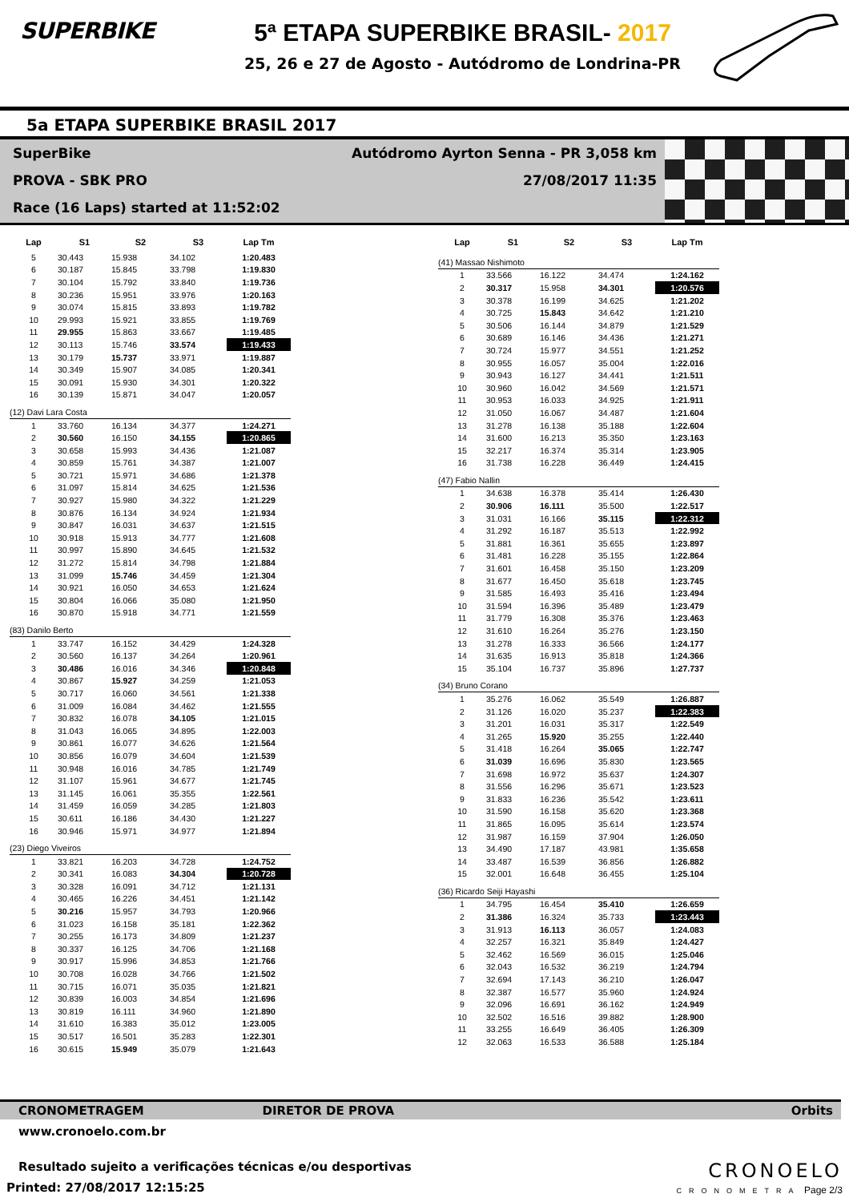SUPERBIKE 5ª ETAPA SUPERBIKE BRASIL- 2017
25, 26 e 27 de Agosto - Autódromo de Londrina-PR
5a ETAPA SUPERBIKE BRASIL 2017
SuperBike Autódromo Ayrton Senna - PR 3,058 km
PROVA - SBK PRO 27/08/2017 11:35
Race (16 Laps) started at 11:52:02
| Lap | S1 | S2 | S3 | Lap Tm |
| --- | --- | --- | --- | --- |
| 5 | 30.443 | 15.938 | 34.102 | 1:20.483 |
| 6 | 30.187 | 15.845 | 33.798 | 1:19.830 |
| 7 | 30.104 | 15.792 | 33.840 | 1:19.736 |
| 8 | 30.236 | 15.951 | 33.976 | 1:20.163 |
| 9 | 30.074 | 15.815 | 33.893 | 1:19.782 |
| 10 | 29.993 | 15.921 | 33.855 | 1:19.769 |
| 11 | 29.955 | 15.863 | 33.667 | 1:19.485 |
| 12 | 30.113 | 15.746 | 33.574 | 1:19.433 |
| 13 | 30.179 | 15.737 | 33.971 | 1:19.887 |
| 14 | 30.349 | 15.907 | 34.085 | 1:20.341 |
| 15 | 30.091 | 15.930 | 34.301 | 1:20.322 |
| 16 | 30.139 | 15.871 | 34.047 | 1:20.057 |
| (12) Davi Lara Costa | | | | |
| 1 | 33.760 | 16.134 | 34.377 | 1:24.271 |
| 2 | 30.560 | 16.150 | 34.155 | 1:20.865 |
| 3 | 30.658 | 15.993 | 34.436 | 1:21.087 |
| 4 | 30.859 | 15.761 | 34.387 | 1:21.007 |
| 5 | 30.721 | 15.971 | 34.686 | 1:21.378 |
| 6 | 31.097 | 15.814 | 34.625 | 1:21.536 |
| 7 | 30.927 | 15.980 | 34.322 | 1:21.229 |
| 8 | 30.876 | 16.134 | 34.924 | 1:21.934 |
| 9 | 30.847 | 16.031 | 34.637 | 1:21.515 |
| 10 | 30.918 | 15.913 | 34.777 | 1:21.608 |
| 11 | 30.997 | 15.890 | 34.645 | 1:21.532 |
| 12 | 31.272 | 15.814 | 34.798 | 1:21.884 |
| 13 | 31.099 | 15.746 | 34.459 | 1:21.304 |
| 14 | 30.921 | 16.050 | 34.653 | 1:21.624 |
| 15 | 30.804 | 16.066 | 35.080 | 1:21.950 |
| 16 | 30.870 | 15.918 | 34.771 | 1:21.559 |
| (83) Danilo Berto | | | | |
| 1 | 33.747 | 16.152 | 34.429 | 1:24.328 |
| 2 | 30.560 | 16.137 | 34.264 | 1:20.961 |
| 3 | 30.486 | 16.016 | 34.346 | 1:20.848 |
| 4 | 30.867 | 15.927 | 34.259 | 1:21.053 |
| 5 | 30.717 | 16.060 | 34.561 | 1:21.338 |
| 6 | 31.009 | 16.084 | 34.462 | 1:21.555 |
| 7 | 30.832 | 16.078 | 34.105 | 1:21.015 |
| 8 | 31.043 | 16.065 | 34.895 | 1:22.003 |
| 9 | 30.861 | 16.077 | 34.626 | 1:21.564 |
| 10 | 30.856 | 16.079 | 34.604 | 1:21.539 |
| 11 | 30.948 | 16.016 | 34.785 | 1:21.749 |
| 12 | 31.107 | 15.961 | 34.677 | 1:21.745 |
| 13 | 31.145 | 16.061 | 35.355 | 1:22.561 |
| 14 | 31.459 | 16.059 | 34.285 | 1:21.803 |
| 15 | 30.611 | 16.186 | 34.430 | 1:21.227 |
| 16 | 30.946 | 15.971 | 34.977 | 1:21.894 |
| (23) Diego Viveiros | | | | |
| 1 | 33.821 | 16.203 | 34.728 | 1:24.752 |
| 2 | 30.341 | 16.083 | 34.304 | 1:20.728 |
| 3 | 30.328 | 16.091 | 34.712 | 1:21.131 |
| 4 | 30.465 | 16.226 | 34.451 | 1:21.142 |
| 5 | 30.216 | 15.957 | 34.793 | 1:20.966 |
| 6 | 31.023 | 16.158 | 35.181 | 1:22.362 |
| 7 | 30.255 | 16.173 | 34.809 | 1:21.237 |
| 8 | 30.337 | 16.125 | 34.706 | 1:21.168 |
| 9 | 30.917 | 15.996 | 34.853 | 1:21.766 |
| 10 | 30.708 | 16.028 | 34.766 | 1:21.502 |
| 11 | 30.715 | 16.071 | 35.035 | 1:21.821 |
| 12 | 30.839 | 16.003 | 34.854 | 1:21.696 |
| 13 | 30.819 | 16.111 | 34.960 | 1:21.890 |
| 14 | 31.610 | 16.383 | 35.012 | 1:23.005 |
| 15 | 30.517 | 16.501 | 35.283 | 1:22.301 |
| 16 | 30.615 | 15.949 | 35.079 | 1:21.643 |
| Lap | S1 | S2 | S3 | Lap Tm |
| --- | --- | --- | --- | --- |
| (41) Massao Nishimoto | | | | |
| 1 | 33.566 | 16.122 | 34.474 | 1:24.162 |
| 2 | 30.317 | 15.958 | 34.301 | 1:20.576 |
| 3 | 30.378 | 16.199 | 34.625 | 1:21.202 |
| 4 | 30.725 | 15.843 | 34.642 | 1:21.210 |
| 5 | 30.506 | 16.144 | 34.879 | 1:21.529 |
| 6 | 30.689 | 16.146 | 34.436 | 1:21.271 |
| 7 | 30.724 | 15.977 | 34.551 | 1:21.252 |
| 8 | 30.955 | 16.057 | 35.004 | 1:22.016 |
| 9 | 30.943 | 16.127 | 34.441 | 1:21.511 |
| 10 | 30.960 | 16.042 | 34.569 | 1:21.571 |
| 11 | 30.953 | 16.033 | 34.925 | 1:21.911 |
| 12 | 31.050 | 16.067 | 34.487 | 1:21.604 |
| 13 | 31.278 | 16.138 | 35.188 | 1:22.604 |
| 14 | 31.600 | 16.213 | 35.350 | 1:23.163 |
| 15 | 32.217 | 16.374 | 35.314 | 1:23.905 |
| 16 | 31.738 | 16.228 | 36.449 | 1:24.415 |
| (47) Fabio Nallin | | | | |
| 1 | 34.638 | 16.378 | 35.414 | 1:26.430 |
| 2 | 30.906 | 16.111 | 35.500 | 1:22.517 |
| 3 | 31.031 | 16.166 | 35.115 | 1:22.312 |
| 4 | 31.292 | 16.187 | 35.513 | 1:22.992 |
| 5 | 31.881 | 16.361 | 35.655 | 1:23.897 |
| 6 | 31.481 | 16.228 | 35.155 | 1:22.864 |
| 7 | 31.601 | 16.458 | 35.150 | 1:23.209 |
| 8 | 31.677 | 16.450 | 35.618 | 1:23.745 |
| 9 | 31.585 | 16.493 | 35.416 | 1:23.494 |
| 10 | 31.594 | 16.396 | 35.489 | 1:23.479 |
| 11 | 31.779 | 16.308 | 35.376 | 1:23.463 |
| 12 | 31.610 | 16.264 | 35.276 | 1:23.150 |
| 13 | 31.278 | 16.333 | 36.566 | 1:24.177 |
| 14 | 31.635 | 16.913 | 35.818 | 1:24.366 |
| 15 | 35.104 | 16.737 | 35.896 | 1:27.737 |
| (34) Bruno Corano | | | | |
| 1 | 35.276 | 16.062 | 35.549 | 1:26.887 |
| 2 | 31.126 | 16.020 | 35.237 | 1:22.383 |
| 3 | 31.201 | 16.031 | 35.317 | 1:22.549 |
| 4 | 31.265 | 15.920 | 35.255 | 1:22.440 |
| 5 | 31.418 | 16.264 | 35.065 | 1:22.747 |
| 6 | 31.039 | 16.696 | 35.830 | 1:23.565 |
| 7 | 31.698 | 16.972 | 35.637 | 1:24.307 |
| 8 | 31.556 | 16.296 | 35.671 | 1:23.523 |
| 9 | 31.833 | 16.236 | 35.542 | 1:23.611 |
| 10 | 31.590 | 16.158 | 35.620 | 1:23.368 |
| 11 | 31.865 | 16.095 | 35.614 | 1:23.574 |
| 12 | 31.987 | 16.159 | 37.904 | 1:26.050 |
| 13 | 34.490 | 17.187 | 43.981 | 1:35.658 |
| 14 | 33.487 | 16.539 | 36.856 | 1:26.882 |
| 15 | 32.001 | 16.648 | 36.455 | 1:25.104 |
| (36) Ricardo Seiji Hayashi | | | | |
| 1 | 34.795 | 16.454 | 35.410 | 1:26.659 |
| 2 | 31.386 | 16.324 | 35.733 | 1:23.443 |
| 3 | 31.913 | 16.113 | 36.057 | 1:24.083 |
| 4 | 32.257 | 16.321 | 35.849 | 1:24.427 |
| 5 | 32.462 | 16.569 | 36.015 | 1:25.046 |
| 6 | 32.043 | 16.532 | 36.219 | 1:24.794 |
| 7 | 32.694 | 17.143 | 36.210 | 1:26.047 |
| 8 | 32.387 | 16.577 | 35.960 | 1:24.924 |
| 9 | 32.096 | 16.691 | 36.162 | 1:24.949 |
| 10 | 32.502 | 16.516 | 39.882 | 1:28.900 |
| 11 | 33.255 | 16.649 | 36.405 | 1:26.309 |
| 12 | 32.063 | 16.533 | 36.588 | 1:25.184 |
CRONOMETRAGEM DIRETOR DE PROVA Orbits
www.cronoelo.com.br
Resultado sujeito a verificações técnicas e/ou desportivas
Printed: 27/08/2017 12:15:25
CRONOELO
CRONOMETRA
Page 2/3